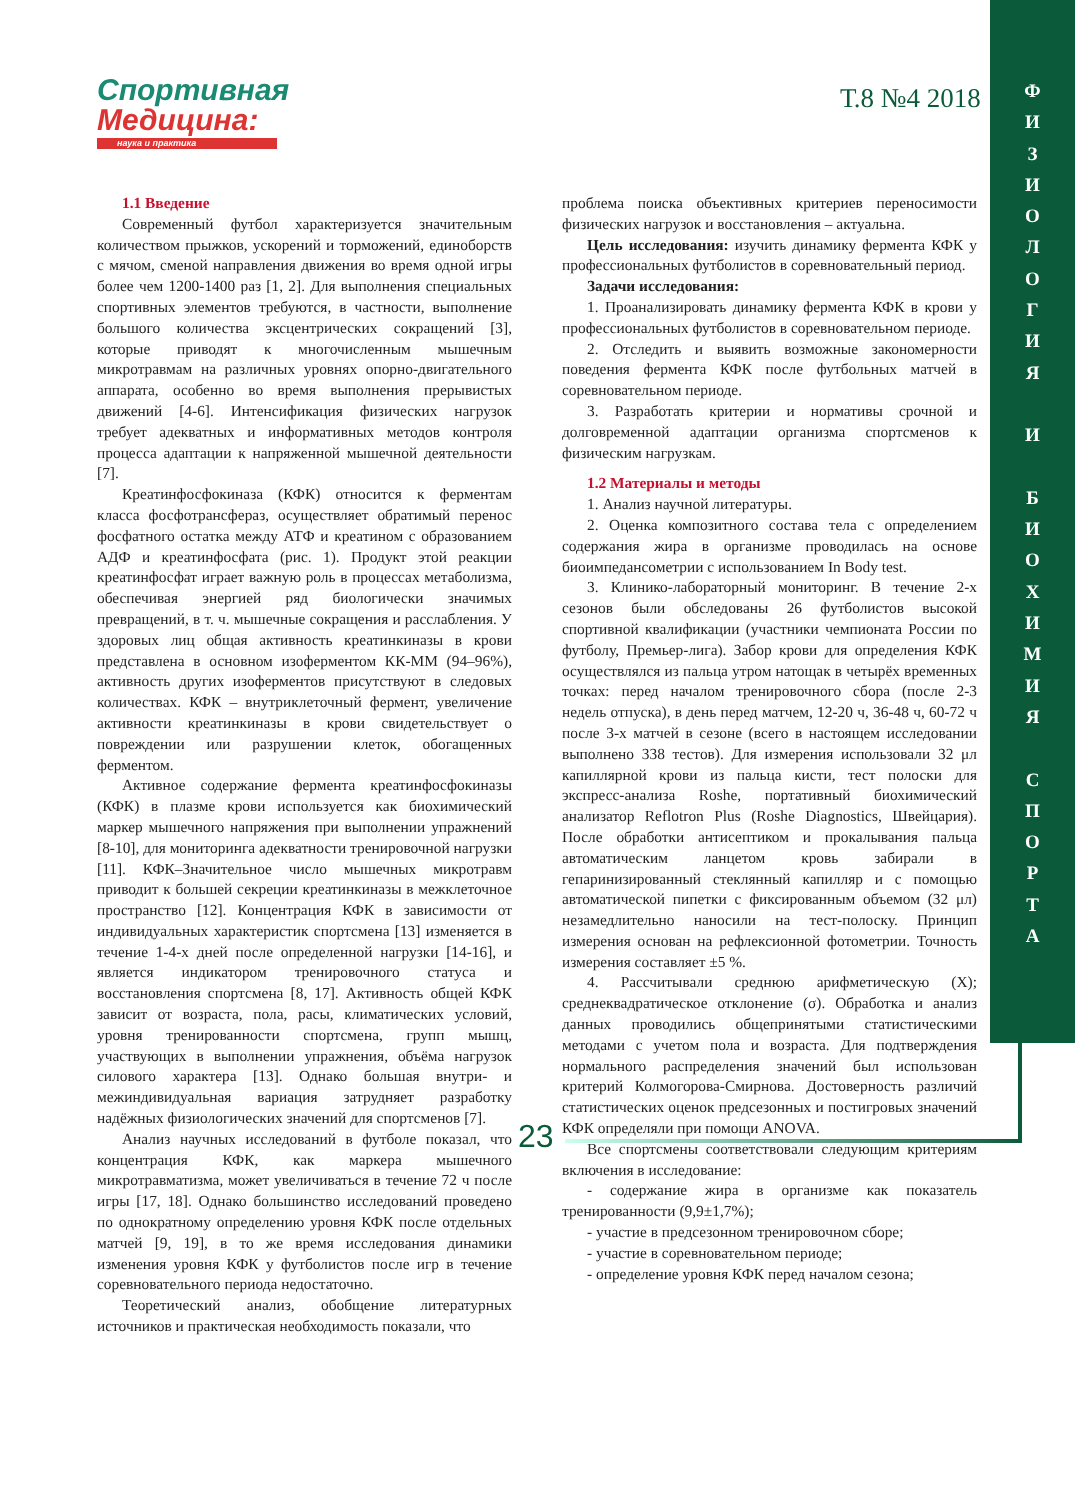Ф
И
З
И
О
Л
О
Г
И
Я
И
Б
И
О
Х
И
М
И
Я
С
П
О
Р
Т
А
Спортивная
Медицина:
наука и практика
Т.8 №4 2018
1.1 Введение
Современный футбол характеризуется значительным количеством прыжков, ускорений и торможений, единоборств с мячом, сменой направления движения во время одной игры более чем 1200-1400 раз [1, 2]. Для выполнения специальных спортивных элементов требуются, в частности, выполнение большого количества эксцентрических сокращений [3], которые приводят к многочисленным мышечным микротравмам на различных уровнях опорно-двигательного аппарата, особенно во время выполнения прерывистых движений [4-6]. Интенсификация физических нагрузок требует адекватных и информативных методов контроля процесса адаптации к напряженной мышечной деятельности [7].
Креатинфосфокиназа (КФК) относится к ферментам класса фосфотрансфераз, осуществляет обратимый перенос фосфатного остатка между АТФ и креатином с образованием АДФ и креатинфосфата (рис. 1). Продукт этой реакции креатинфосфат играет важную роль в процессах метаболизма, обеспечивая энергией ряд биологически значимых превращений, в т. ч. мышечные сокращения и расслабления. У здоровых лиц общая активность креатинкиназы в крови представлена в основном изоферментом КК-ММ (94–96%), активность других изоферментов присутствуют в следовых количествах. КФК – внутриклеточный фермент, увеличение активности креатинкиназы в крови свидетельствует о повреждении или разрушении клеток, обогащенных ферментом.
Активное содержание фермента креатинфосфокиназы (КФК) в плазме крови используется как биохимический маркер мышечного напряжения при выполнении упражнений [8-10], для мониторинга адекватности тренировочной нагрузки [11]. КФК–Значительное число мышечных микротравм приводит к большей секреции креатинкиназы в межклеточное пространство [12]. Концентрация КФК в зависимости от индивидуальных характеристик спортсмена [13] изменяется в течение 1-4-х дней после определенной нагрузки [14-16], и является индикатором тренировочного статуса и восстановления спортсмена [8, 17]. Активность общей КФК зависит от возраста, пола, расы, климатических условий, уровня тренированности спортсмена, групп мышц, участвующих в выполнении упражнения, объёма нагрузок силового характера [13]. Однако большая внутри- и межиндивидуальная вариация затрудняет разработку надёжных физиологических значений для спортсменов [7].
Анализ научных исследований в футболе показал, что концентрация КФК, как маркера мышечного микротравматизма, может увеличиваться в течение 72 ч после игры [17, 18]. Однако большинство исследований проведено по однократному определению уровня КФК после отдельных матчей [9, 19], в то же время исследования динамики изменения уровня КФК у футболистов после игр в течение соревновательного периода недостаточно.
Теоретический анализ, обобщение литературных источников и практическая необходимость показали, что
проблема поиска объективных критериев переносимости физических нагрузок и восстановления – актуальна.
Цель исследования: изучить динамику фермента КФК у профессиональных футболистов в соревновательный период.
Задачи исследования:
1. Проанализировать динамику фермента КФК в крови у профессиональных футболистов в соревновательном периоде.
2. Отследить и выявить возможные закономерности поведения фермента КФК после футбольных матчей в соревновательном периоде.
3. Разработать критерии и нормативы срочной и долговременной адаптации организма спортсменов к физическим нагрузкам.
1.2 Материалы и методы
1. Анализ научной литературы.
2. Оценка композитного состава тела с определением содержания жира в организме проводилась на основе биоимпедансометрии с использованием In Body test.
3. Клинико-лабораторный мониторинг. В течение 2-х сезонов были обследованы 26 футболистов высокой спортивной квалификации (участники чемпионата России по футболу, Премьер-лига). Забор крови для определения КФК осуществлялся из пальца утром натощак в четырёх временных точках: перед началом тренировочного сбора (после 2-3 недель отпуска), в день перед матчем, 12-20 ч, 36-48 ч, 60-72 ч после 3-х матчей в сезоне (всего в настоящем исследовании выполнено 338 тестов). Для измерения использовали 32 μл капиллярной крови из пальца кисти, тест полоски для экспресс-анализа Roshe, портативный биохимический анализатор Reflotron Plus (Roshe Diagnostics, Швейцария). После обработки антисептиком и прокалывания пальца автоматическим ланцетом кровь забирали в гепаринизированный стеклянный капилляр и с помощью автоматической пипетки с фиксированным объемом (32 μл) незамедлительно наносили на тест-полоску. Принцип измерения основан на рефлексионной фотометрии. Точность измерения составляет ±5 %.
4. Рассчитывали среднюю арифметическую (X); среднеквадратическое отклонение (σ). Обработка и анализ данных проводились общепринятыми статистическими методами с учетом пола и возраста. Для подтверждения нормального распределения значений был использован критерий Колмогорова-Смирнова. Достоверность различий статистических оценок предсезонных и постигровых значений КФК определяли при помощи ANOVA.
Все спортсмены соответствовали следующим критериям включения в исследование:
- содержание жира в организме как показатель тренированности (9,9±1,7%);
- участие в предсезонном тренировочном сборе;
- участие в соревновательном периоде;
- определение уровня КФК перед началом сезона;
23